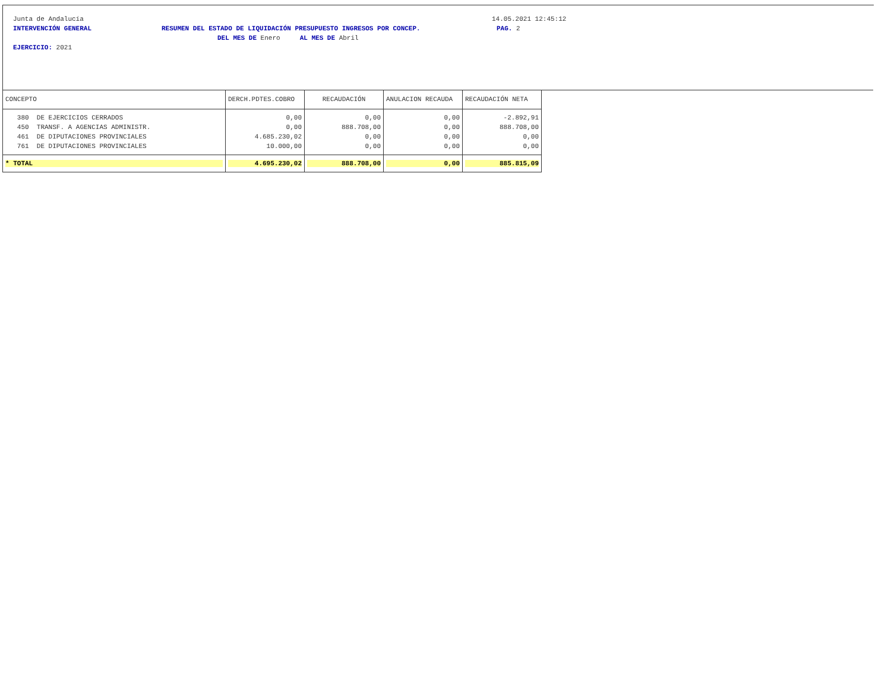Junta de Andalucía 14.05.2021 12:45:12
INTERVENCIÓN GENERAL RESUMEN DEL ESTADO DE LIQUIDACIÓN PRESUPUESTO INGRESOS POR CONCEP. PAG. 2
DEL MES DE Enero AL MES DE Abril
EJERCICIO: 2021
| CONCEPTO | DERCH.PDTES.COBRO | RECAUDACIÓN | ANULACION RECAUDA | RECAUDACIÓN NETA |
| --- | --- | --- | --- | --- |
| 380 DE EJERCICIOS CERRADOS | 0,00 | 0,00 | 0,00 | -2.892,91 |
| 450 TRANSF. A AGENCIAS ADMINISTR. | 0,00 | 888.708,00 | 0,00 | 888.708,00 |
| 461 DE DIPUTACIONES PROVINCIALES | 4.685.230,02 | 0,00 | 0,00 | 0,00 |
| 761 DE DIPUTACIONES PROVINCIALES | 10.000,00 | 0,00 | 0,00 | 0,00 |
| * TOTAL | 4.695.230,02 | 888.708,00 | 0,00 | 885.815,09 |